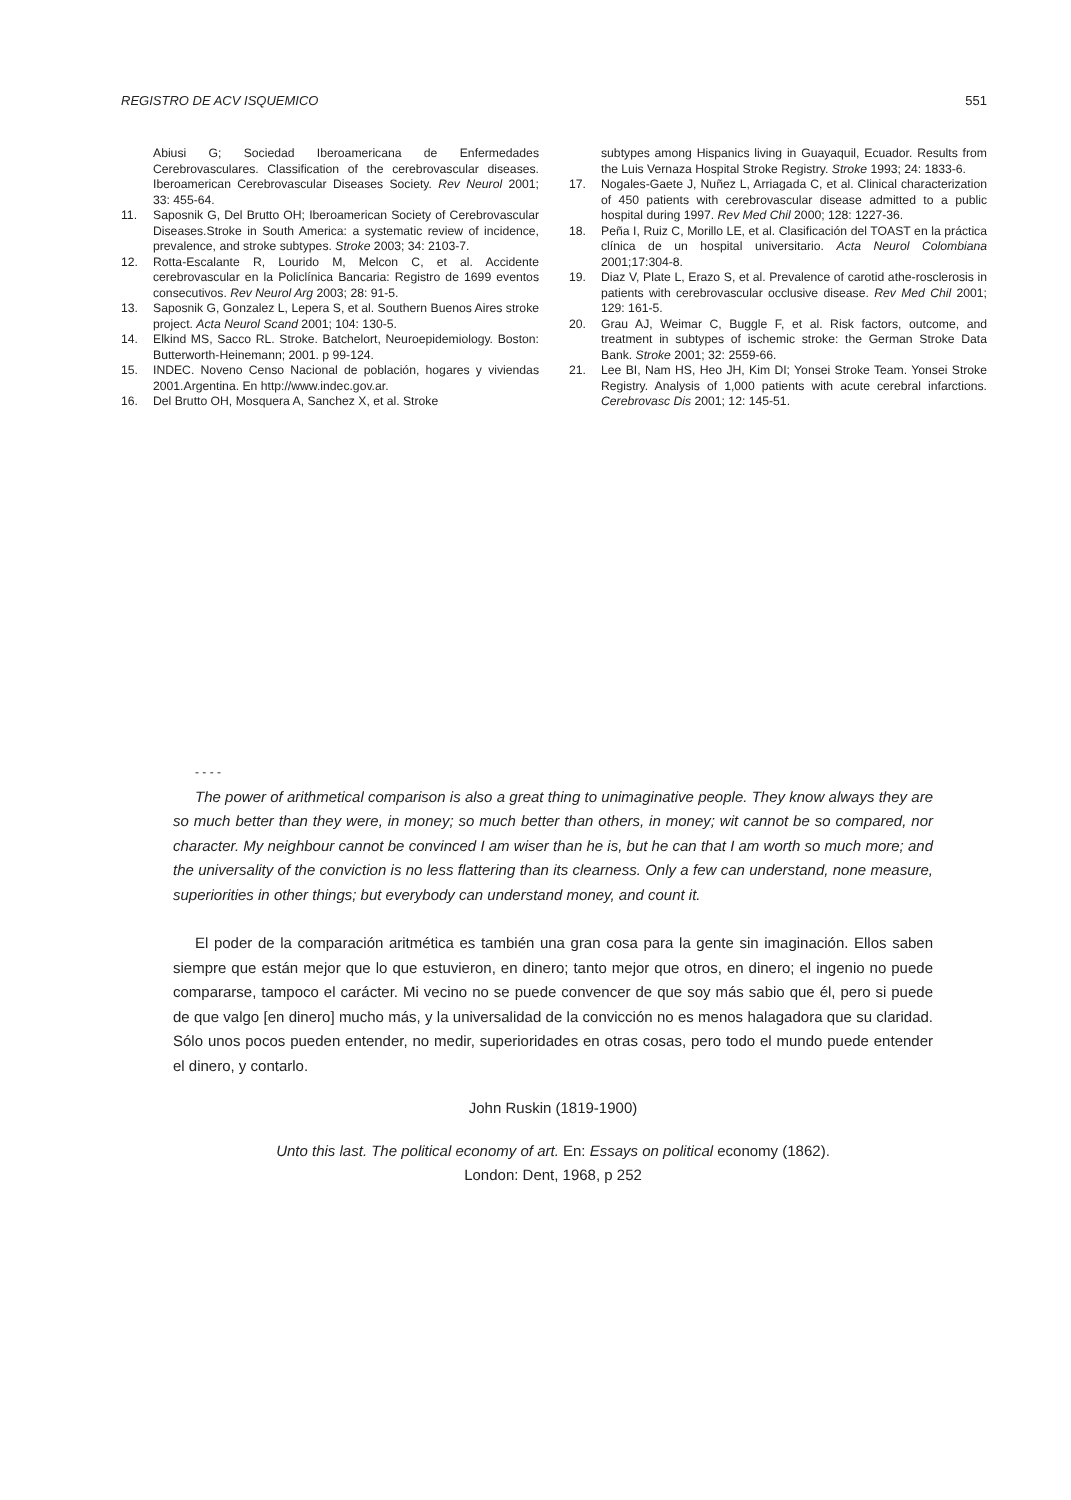REGISTRO DE ACV ISQUEMICO 551
Abiusi G; Sociedad Iberoamericana de Enfermedades Cerebrovasculares. Classification of the cerebrovascular diseases. Iberoamerican Cerebrovascular Diseases Society. Rev Neurol 2001; 33: 455-64.
11. Saposnik G, Del Brutto OH; Iberoamerican Society of Cerebrovascular Diseases.Stroke in South America: a systematic review of incidence, prevalence, and stroke subtypes. Stroke 2003; 34: 2103-7.
12. Rotta-Escalante R, Lourido M, Melcon C, et al. Accidente cerebrovascular en la Policlínica Bancaria: Registro de 1699 eventos consecutivos. Rev Neurol Arg 2003; 28: 91-5.
13. Saposnik G, Gonzalez L, Lepera S, et al. Southern Buenos Aires stroke project. Acta Neurol Scand 2001; 104: 130-5.
14. Elkind MS, Sacco RL. Stroke. Batchelort, Neuroepidemiology. Boston: Butterworth-Heinemann; 2001. p 99-124.
15. INDEC. Noveno Censo Nacional de población, hogares y viviendas 2001.Argentina. En http://www.indec.gov.ar.
16. Del Brutto OH, Mosquera A, Sanchez X, et al. Stroke
subtypes among Hispanics living in Guayaquil, Ecuador. Results from the Luis Vernaza Hospital Stroke Registry. Stroke 1993; 24: 1833-6.
17. Nogales-Gaete J, Nuñez L, Arriagada C, et al. Clinical characterization of 450 patients with cerebrovascular disease admitted to a public hospital during 1997. Rev Med Chil 2000; 128: 1227-36.
18. Peña I, Ruiz C, Morillo LE, et al. Clasificación del TOAST en la práctica clínica de un hospital universitario. Acta Neurol Colombiana 2001;17:304-8.
19. Diaz V, Plate L, Erazo S, et al. Prevalence of carotid athe-rosclerosis in patients with cerebrovascular occlusive disease. Rev Med Chil 2001; 129: 161-5.
20. Grau AJ, Weimar C, Buggle F, et al. Risk factors, outcome, and treatment in subtypes of ischemic stroke: the German Stroke Data Bank. Stroke 2001; 32: 2559-66.
21. Lee BI, Nam HS, Heo JH, Kim DI; Yonsei Stroke Team. Yonsei Stroke Registry. Analysis of 1,000 patients with acute cerebral infarctions. Cerebrovasc Dis 2001; 12: 145-51.
- - - -
The power of arithmetical comparison is also a great thing to unimaginative people. They know always they are so much better than they were, in money; so much better than others, in money; wit cannot be so compared, nor character. My neighbour cannot be convinced I am wiser than he is, but he can that I am worth so much more; and the universality of the conviction is no less flattering than its clearness. Only a few can understand, none measure, superiorities in other things; but everybody can understand money, and count it.
El poder de la comparación aritmética es también una gran cosa para la gente sin imaginación. Ellos saben siempre que están mejor que lo que estuvieron, en dinero; tanto mejor que otros, en dinero; el ingenio no puede compararse, tampoco el carácter. Mi vecino no se puede convencer de que soy más sabio que él, pero si puede de que valgo [en dinero] mucho más, y la universalidad de la convicción no es menos halagadora que su claridad. Sólo unos pocos pueden entender, no medir, superioridades en otras cosas, pero todo el mundo puede entender el dinero, y contarlo.
John Ruskin (1819-1900)
Unto this last. The political economy of art. En: Essays on political economy (1862).
London: Dent, 1968, p 252